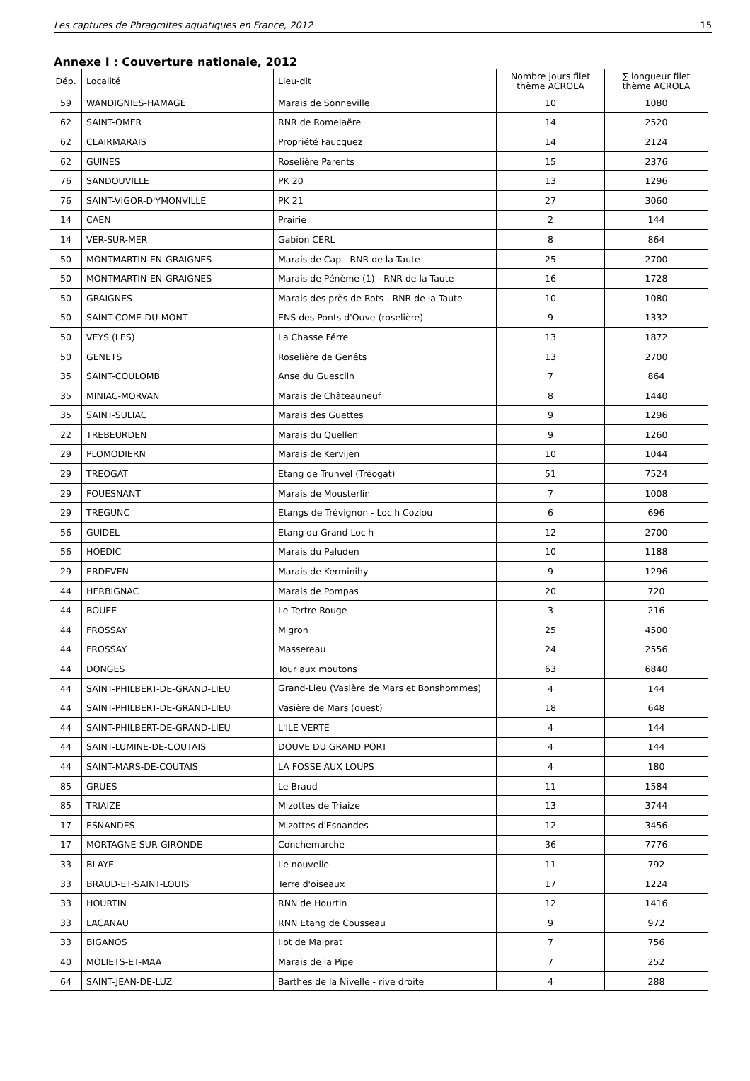Les captures de Phragmites aquatiques en France, 2012 15
Annexe I : Couverture nationale, 2012
| Dép. | Localité | Lieu-dit | Nombre jours filet thème ACROLA | ∑ longueur filet thème ACROLA |
| --- | --- | --- | --- | --- |
| 59 | WANDIGNIES-HAMAGE | Marais de Sonneville | 10 | 1080 |
| 62 | SAINT-OMER | RNR de Romelaëre | 14 | 2520 |
| 62 | CLAIRMARAIS | Propriété Faucquez | 14 | 2124 |
| 62 | GUINES | Roselière Parents | 15 | 2376 |
| 76 | SANDOUVILLE | PK 20 | 13 | 1296 |
| 76 | SAINT-VIGOR-D'YMONVILLE | PK 21 | 27 | 3060 |
| 14 | CAEN | Prairie | 2 | 144 |
| 14 | VER-SUR-MER | Gabion CERL | 8 | 864 |
| 50 | MONTMARTIN-EN-GRAIGNES | Marais de Cap - RNR de la Taute | 25 | 2700 |
| 50 | MONTMARTIN-EN-GRAIGNES | Marais de Pénème (1) - RNR de la Taute | 16 | 1728 |
| 50 | GRAIGNES | Marais des près de Rots - RNR de la Taute | 10 | 1080 |
| 50 | SAINT-COME-DU-MONT | ENS des Ponts d'Ouve (roselière) | 9 | 1332 |
| 50 | VEYS (LES) | La Chasse Férre | 13 | 1872 |
| 50 | GENETS | Roselière de Genêts | 13 | 2700 |
| 35 | SAINT-COULOMB | Anse du Guesclin | 7 | 864 |
| 35 | MINIAC-MORVAN | Marais de Châteauneuf | 8 | 1440 |
| 35 | SAINT-SULIAC | Marais des Guettes | 9 | 1296 |
| 22 | TREBEURDEN | Marais du Quellen | 9 | 1260 |
| 29 | PLOMODIERN | Marais de Kervijen | 10 | 1044 |
| 29 | TREOGAT | Etang de Trunvel (Tréogat) | 51 | 7524 |
| 29 | FOUESNANT | Marais de Mousterlin | 7 | 1008 |
| 29 | TREGUNC | Etangs de Trévignon - Loc'h Coziou | 6 | 696 |
| 56 | GUIDEL | Etang du Grand Loc'h | 12 | 2700 |
| 56 | HOEDIC | Marais du Paluden | 10 | 1188 |
| 29 | ERDEVEN | Marais de Kerminihy | 9 | 1296 |
| 44 | HERBIGNAC | Marais de Pompas | 20 | 720 |
| 44 | BOUEE | Le Tertre Rouge | 3 | 216 |
| 44 | FROSSAY | Migron | 25 | 4500 |
| 44 | FROSSAY | Massereau | 24 | 2556 |
| 44 | DONGES | Tour aux moutons | 63 | 6840 |
| 44 | SAINT-PHILBERT-DE-GRAND-LIEU | Grand-Lieu (Vasière de Mars et Bonshommes) | 4 | 144 |
| 44 | SAINT-PHILBERT-DE-GRAND-LIEU | Vasière de Mars (ouest) | 18 | 648 |
| 44 | SAINT-PHILBERT-DE-GRAND-LIEU | L'ILE VERTE | 4 | 144 |
| 44 | SAINT-LUMINE-DE-COUTAIS | DOUVE DU GRAND PORT | 4 | 144 |
| 44 | SAINT-MARS-DE-COUTAIS | LA FOSSE AUX LOUPS | 4 | 180 |
| 85 | GRUES | Le Braud | 11 | 1584 |
| 85 | TRIAIZE | Mizottes de Triaize | 13 | 3744 |
| 17 | ESNANDES | Mizottes d'Esnandes | 12 | 3456 |
| 17 | MORTAGNE-SUR-GIRONDE | Conchemarche | 36 | 7776 |
| 33 | BLAYE | Ile nouvelle | 11 | 792 |
| 33 | BRAUD-ET-SAINT-LOUIS | Terre d'oiseaux | 17 | 1224 |
| 33 | HOURTIN | RNN de Hourtin | 12 | 1416 |
| 33 | LACANAU | RNN Etang de Cousseau | 9 | 972 |
| 33 | BIGANOS | Ilot de Malprat | 7 | 756 |
| 40 | MOLIETS-ET-MAA | Marais de la Pipe | 7 | 252 |
| 64 | SAINT-JEAN-DE-LUZ | Barthes de la Nivelle - rive droite | 4 | 288 |